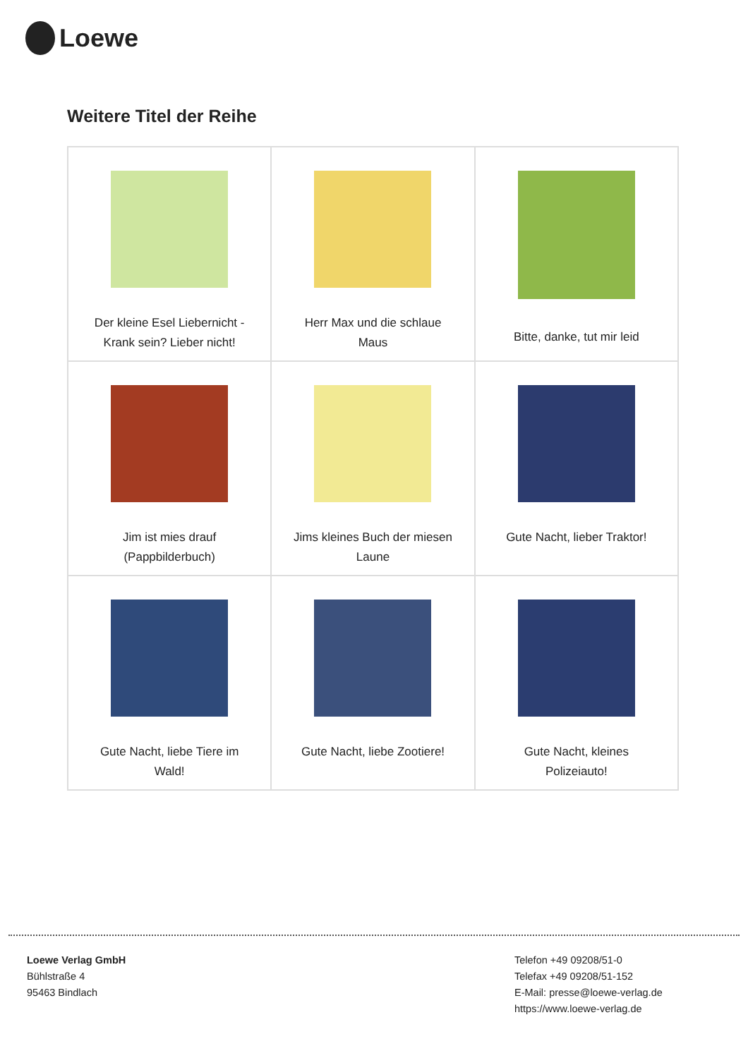Loewe
Weitere Titel der Reihe
| Der kleine Esel Liebernicht - Krank sein? Lieber nicht! | Herr Max und die schlaue Maus | Bitte, danke, tut mir leid |
| Jim ist mies drauf (Pappbilderbuch) | Jims kleines Buch der miesen Laune | Gute Nacht, lieber Traktor! |
| Gute Nacht, liebe Tiere im Wald! | Gute Nacht, liebe Zootiere! | Gute Nacht, kleines Polizeiauto! |
Loewe Verlag GmbH
Bühlstraße 4
95463 Bindlach
Telefon +49 09208/51-0
Telefax +49 09208/51-152
E-Mail: presse@loewe-verlag.de
https://www.loewe-verlag.de